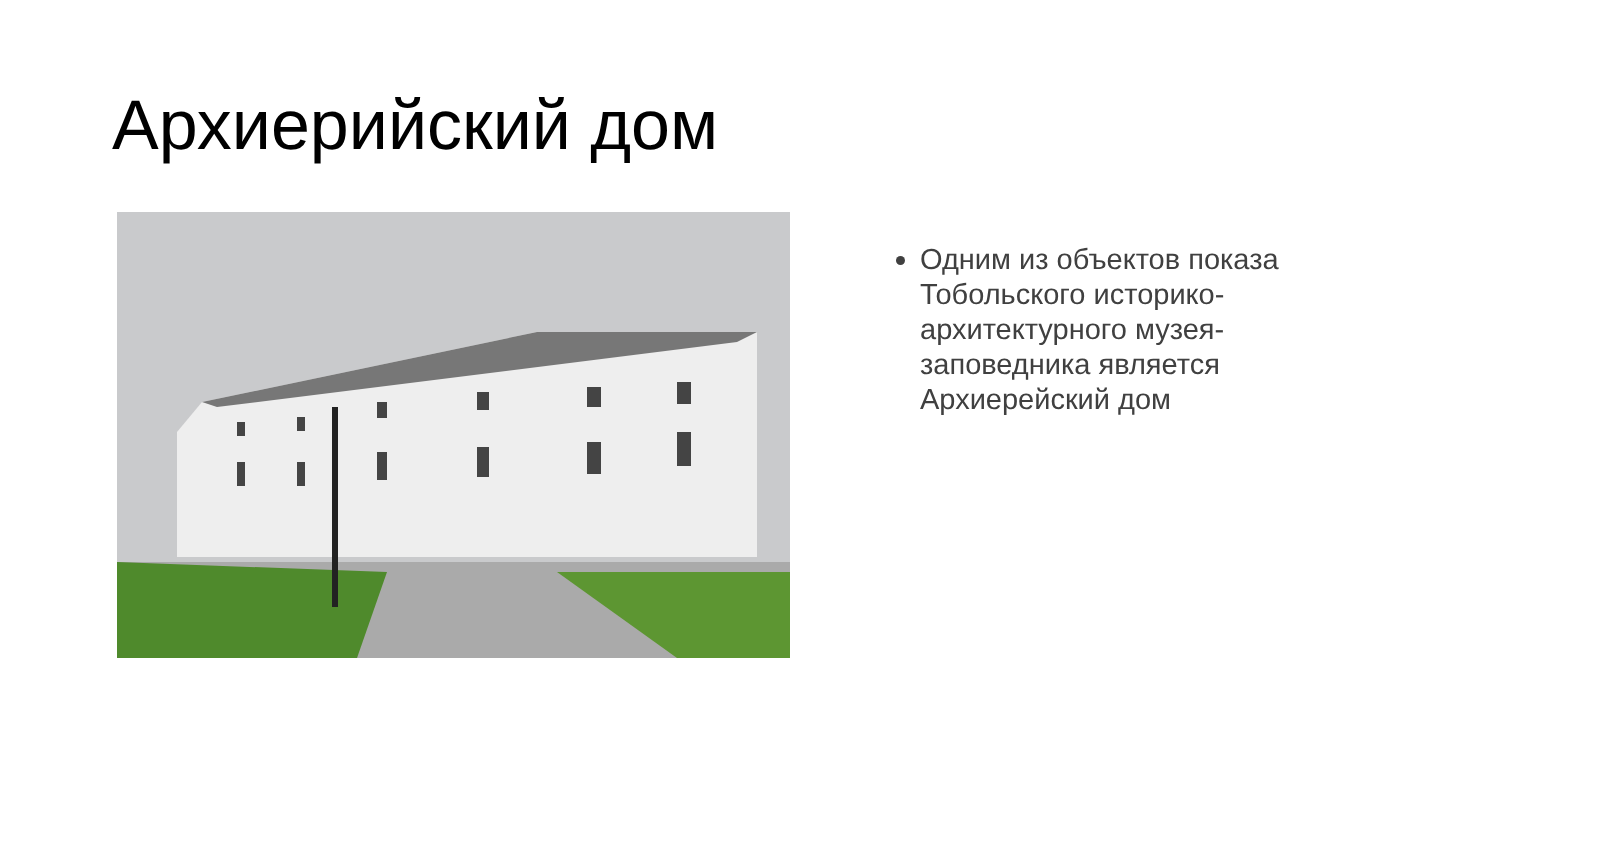Архиерийский дом
Одним из объектов показа Тобольского историко-архитектурного музея-заповедника является Архиерейский дом